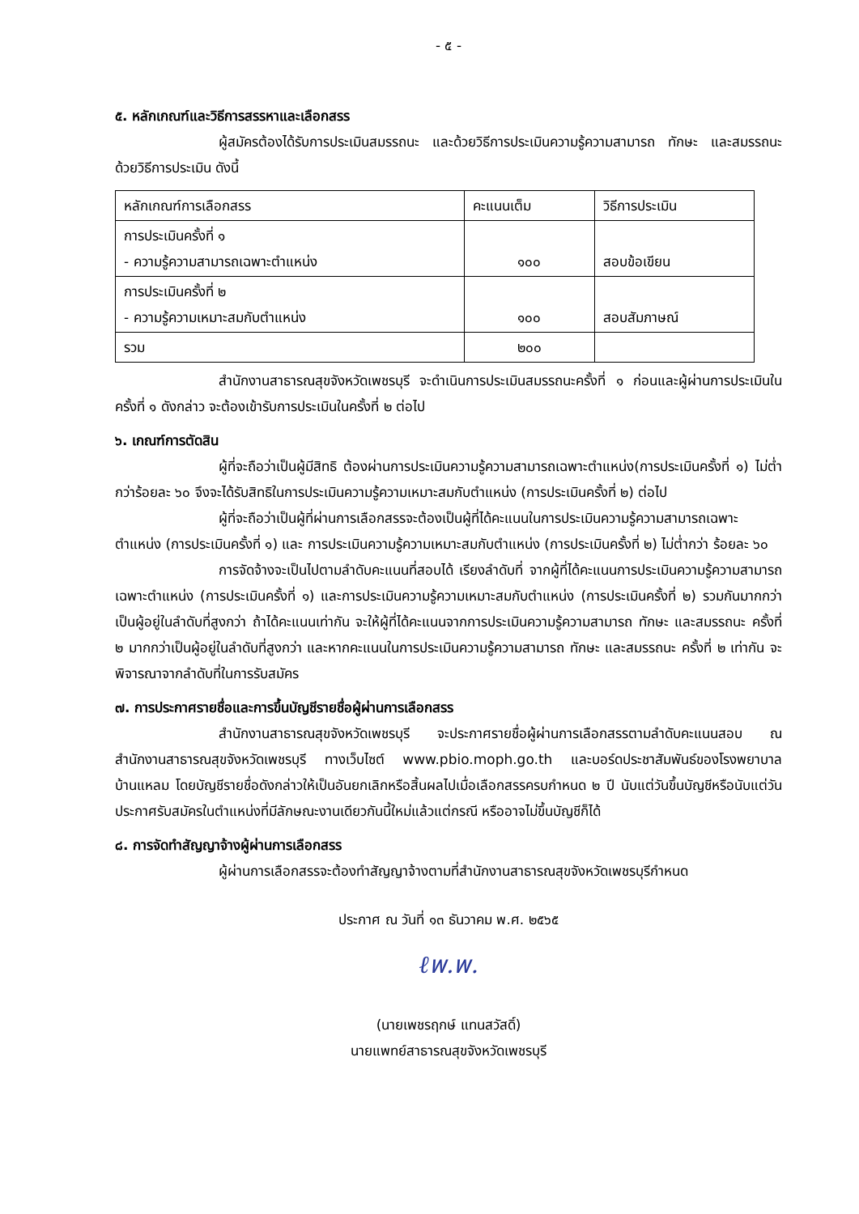- ๕ -
๕. หลักเกณฑ์และวิธีการสรรหาและเลือกสรร
ผู้สมัครต้องได้รับการประเมินสมรรถนะ และด้วยวิธีการประเมินความรู้ความสามารถ ทักษะ และสมรรถนะ ด้วยวิธีการประเมิน ดังนี้
| หลักเกณฑ์การเลือกสรร | คะแนนเต็ม | วิธีการประเมิน |
| --- | --- | --- |
| การประเมินครั้งที่ ๑ - ความรู้ความสามารถเฉพาะตำแหน่ง | ๑๐๐ | สอบข้อเขียน |
| การประเมินครั้งที่ ๒ - ความรู้ความเหมาะสมกับตำแหน่ง | ๑๐๐ | สอบสัมภาษณ์ |
| รวม | ๒๐๐ | |
สำนักงานสาธารณสุขจังหวัดเพชรบุรี จะดำเนินการประเมินสมรรถนะครั้งที่ ๑ ก่อนและผู้ผ่านการประเมินในครั้งที่ ๑ ดังกล่าว จะต้องเข้ารับการประเมินในครั้งที่ ๒ ต่อไป
๖. เกณฑ์การตัดสิน
ผู้ที่จะถือว่าเป็นผู้มีสิทธิ ต้องผ่านการประเมินความรู้ความสามารถเฉพาะตำแหน่ง(การประเมินครั้งที่ ๑) ไม่ต่ำกว่าร้อยละ ๖๐ จึงจะได้รับสิทธิในการประเมินความรู้ความเหมาะสมกับตำแหน่ง (การประเมินครั้งที่ ๒) ต่อไป
ผู้ที่จะถือว่าเป็นผู้ที่ผ่านการเลือกสรรจะต้องเป็นผู้ที่ได้คะแนนในการประเมินความรู้ความสามารถเฉพาะตำแหน่ง (การประเมินครั้งที่ ๑) และ การประเมินความรู้ความเหมาะสมกับตำแหน่ง (การประเมินครั้งที่ ๒) ไม่ต่ำกว่า ร้อยละ ๖๐
การจัดจ้างจะเป็นไปตามลำดับคะแนนที่สอบได้ เรียงลำดับที่ จากผู้ที่ได้คะแนนการประเมินความรู้ความสามารถเฉพาะตำแหน่ง (การประเมินครั้งที่ ๑) และการประเมินความรู้ความเหมาะสมกับตำแหน่ง (การประเมินครั้งที่ ๒) รวมกันมากกว่า เป็นผู้อยู่ในลำดับที่สูงกว่า ถ้าได้คะแนนเท่ากัน จะให้ผู้ที่ได้คะแนนจากการประเมินความรู้ความสามารถ ทักษะ และสมรรถนะ ครั้งที่ ๒ มากกว่าเป็นผู้อยู่ในลำดับที่สูงกว่า และหากคะแนนในการประเมินความรู้ความสามารถ ทักษะ และสมรรถนะ ครั้งที่ ๒ เท่ากัน จะพิจารณาจากลำดับที่ในการรับสมัคร
๗. การประกาศรายชื่อและการขึ้นบัญชีรายชื่อผู้ผ่านการเลือกสรร
สำนักงานสาธารณสุขจังหวัดเพชรบุรี จะประกาศรายชื่อผู้ผ่านการเลือกสรรตามลำดับคะแนนสอบ ณ สำนักงานสาธารณสุขจังหวัดเพชรบุรี ทางเว็บไซต์ www.pbio.moph.go.th และบอร์ดประชาสัมพันธ์ของโรงพยาบาลบ้านแหลม โดยบัญชีรายชื่อดังกล่าวให้เป็นอันยกเลิกหรือสิ้นผลไปเมื่อเลือกสรรครบกำหนด ๒ ปี นับแต่วันขึ้นบัญชีหรือนับแต่วันประกาศรับสมัครในตำแหน่งที่มีลักษณะงานเดียวกันนี้ใหม่แล้วแต่กรณี หรืออาจไม่ขึ้นบัญชีก็ได้
๘. การจัดทำสัญญาจ้างผู้ผ่านการเลือกสรร
ผู้ผ่านการเลือกสรรจะต้องทำสัญญาจ้างตามที่สำนักงานสาธารณสุขจังหวัดเพชรบุรีกำหนด
ประกาศ ณ วันที่ ๑๓ ธันวาคม พ.ศ. ๒๕๖๕
ℓพ.พ.
(นายเพชรฤกษ์ แทนสวัสดิ์)
นายแพทย์สาธารณสุขจังหวัดเพชรบุรี